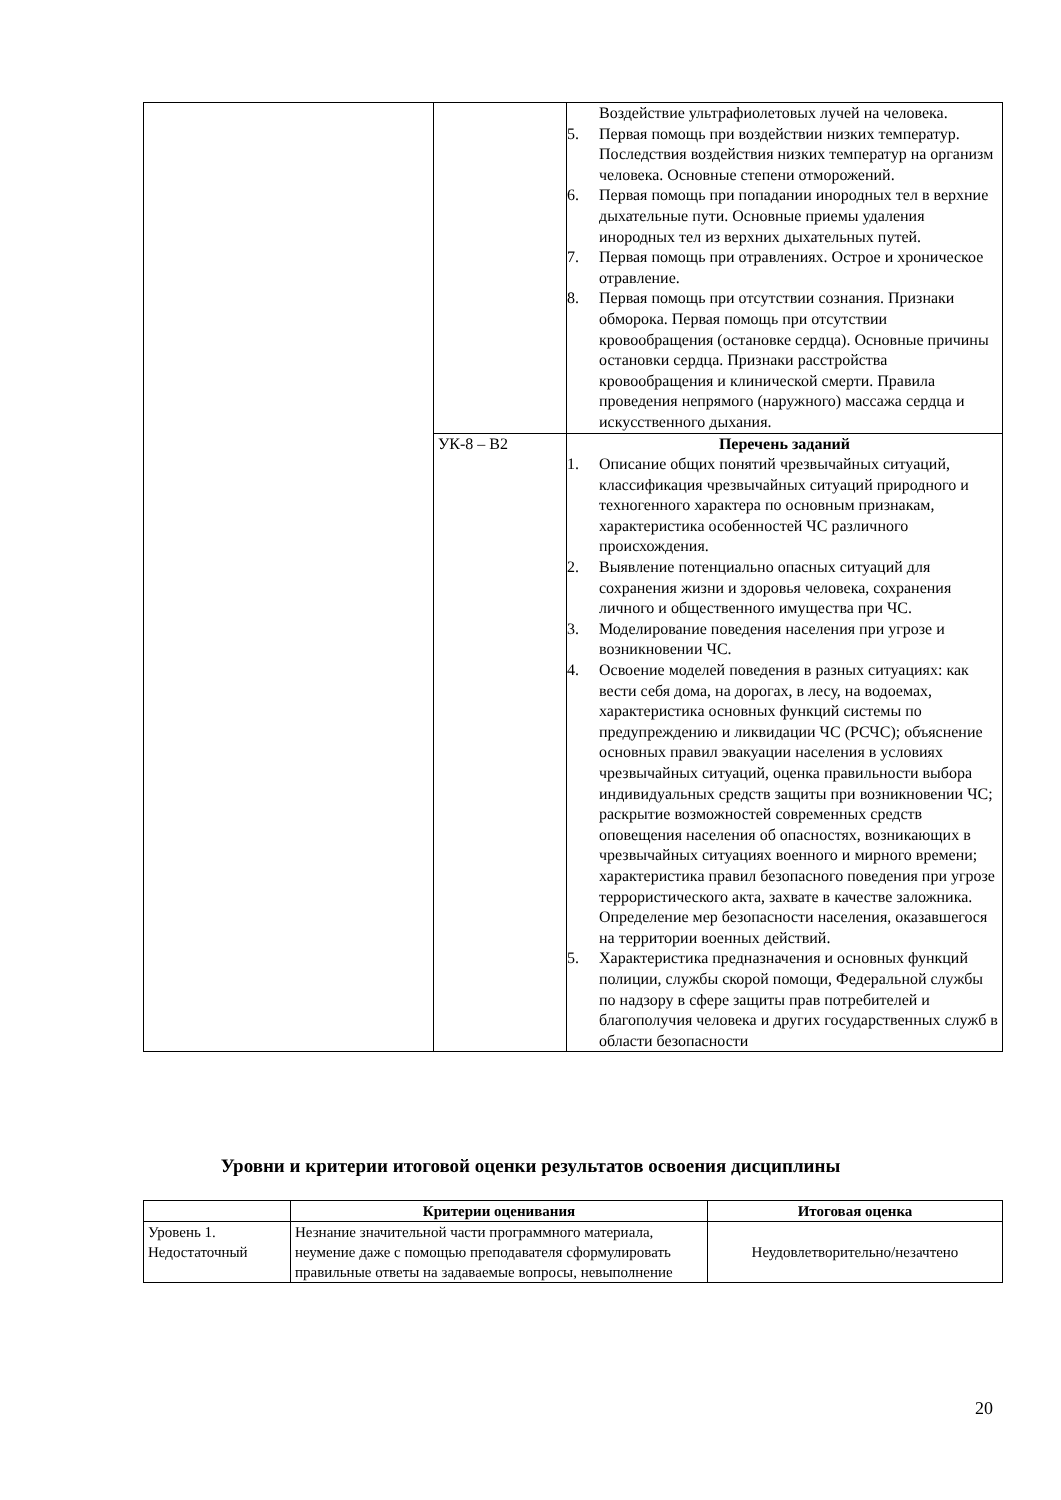| | | Воздействие ультрафиолетовых лучей на человека. 5. Первая помощь при воздействии низких температур. Последствия воздействия низких температур на организм человека. Основные степени отморожений. 6. Первая помощь при попадании инородных тел в верхние дыхательные пути. Основные приемы удаления инородных тел из верхних дыхательных путей. 7. Первая помощь при отравлениях. Острое и хроническое отравление. 8. Первая помощь при отсутствии сознания. Признаки обморока. Первая помощь при отсутствии кровообращения (остановке сердца). Основные причины остановки сердца. Признаки расстройства кровообращения и клинической смерти. Правила проведения непрямого (наружного) массажа сердца и искусственного дыхания. |
| | УК-8 – В2 | Перечень заданий 1. Описание общих понятий чрезвычайных ситуаций, классификация чрезвычайных ситуаций природного и техногенного характера по основным признакам, характеристика особенностей ЧС различного происхождения. 2. Выявление потенциально опасных ситуаций для сохранения жизни и здоровья человека, сохранения личного и общественного имущества при ЧС. 3. Моделирование поведения населения при угрозе и возникновении ЧС. 4. Освоение моделей поведения в разных ситуациях: как вести себя дома, на дорогах, в лесу, на водоемах, характеристика основных функций системы по предупреждению и ликвидации ЧС (РСЧС); объяснение основных правил эвакуации населения в условиях чрезвычайных ситуаций, оценка правильности выбора индивидуальных средств защиты при возникновении ЧС; раскрытие возможностей современных средств оповещения населения об опасностях, возникающих в чрезвычайных ситуациях военного и мирного времени; характеристика правил безопасного поведения при угрозе террористического акта, захвате в качестве заложника. Определение мер безопасности населения, оказавшегося на территории военных действий. 5. Характеристика предназначения и основных функций полиции, службы скорой помощи, Федеральной службы по надзору в сфере защиты прав потребителей и благополучия человека и других государственных служб в области безопасности |
Уровни и критерии итоговой оценки результатов освоения дисциплины
| | Критерии оценивания | Итоговая оценка |
| --- | --- | --- |
| Уровень 1. Недостаточный | Незнание значительной части программного материала, неумение даже с помощью преподавателя сформулировать правильные ответы на задаваемые вопросы, невыполнение | Неудовлетворительно/незачтено |
20